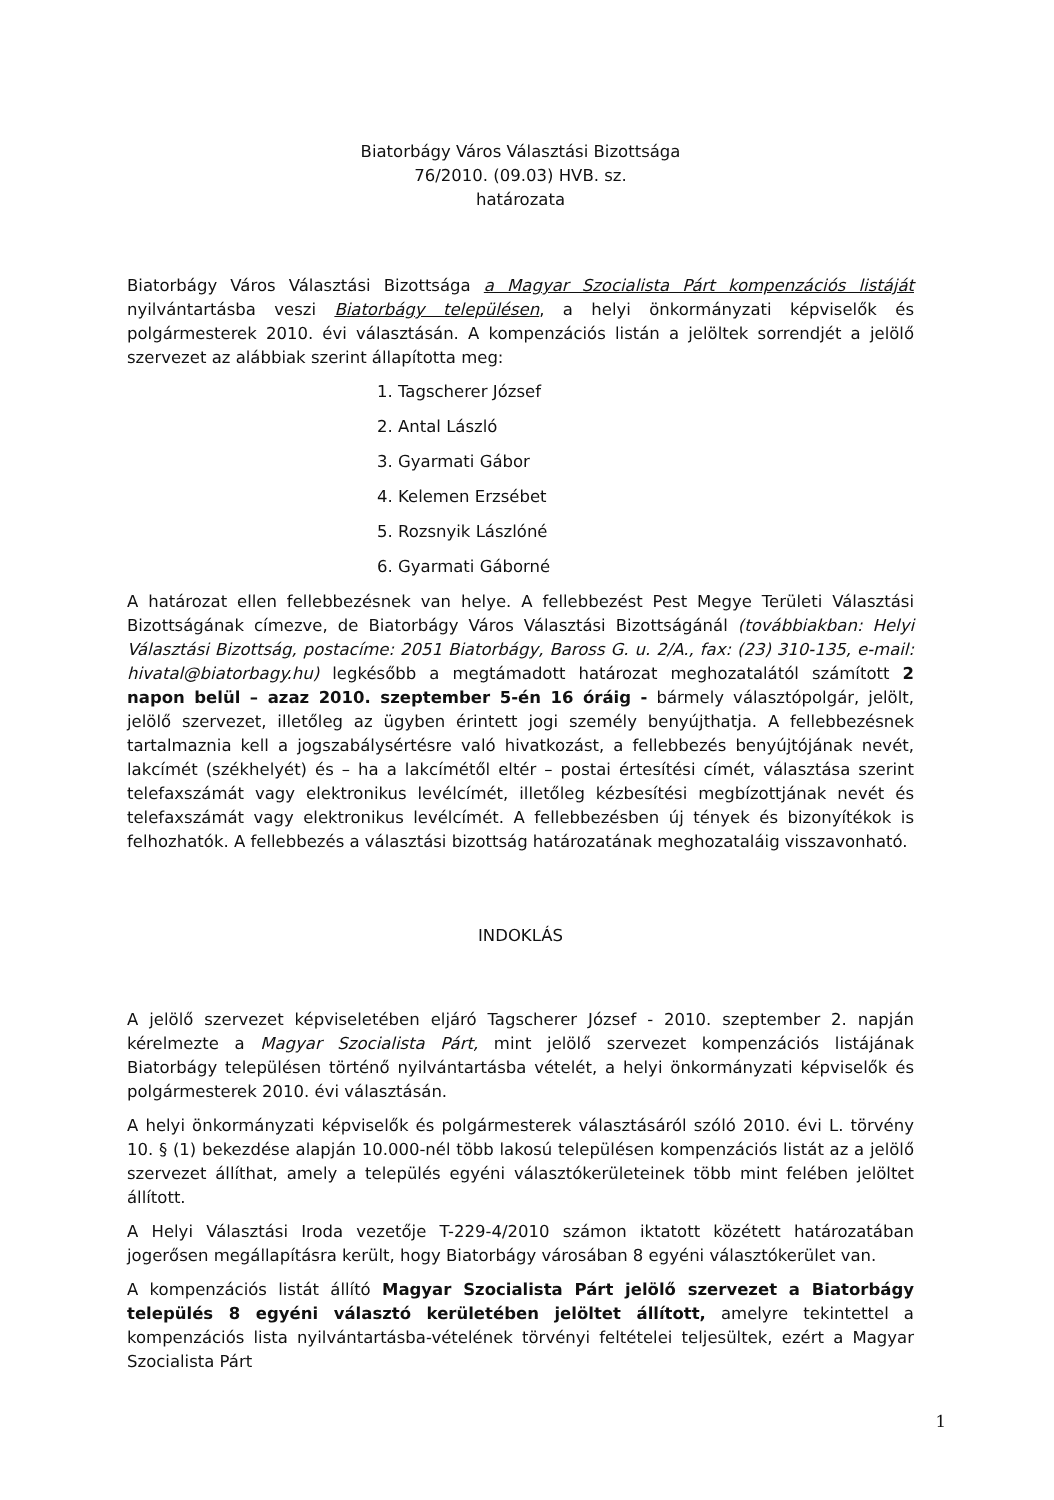Biatorbágy Város Választási Bizottsága
76/2010. (09.03) HVB. sz.
határozata
Biatorbágy Város Választási Bizottsága a Magyar Szocialista Párt kompenzációs listáját nyilvántartásba veszi Biatorbágy településen, a helyi önkormányzati képviselők és polgármesterek 2010. évi választásán. A kompenzációs listán a jelöltek sorrendjét a jelölő szervezet az alábbiak szerint állapította meg:
1. Tagscherer József
2. Antal László
3. Gyarmati Gábor
4. Kelemen Erzsébet
5. Rozsnyik Lászlóné
6. Gyarmati Gáborné
A határozat ellen fellebbezésnek van helye. A fellebbezést Pest Megye Területi Választási Bizottságának címezve, de Biatorbágy Város Választási Bizottságánál (továbbiakban: Helyi Választási Bizottság, postacíme: 2051 Biatorbágy, Baross G. u. 2/A., fax: (23) 310-135, e-mail: hivatal@biatorbagy.hu) legkésőbb a megtámadott határozat meghozatalától számított 2 napon belül – azaz 2010. szeptember 5-én 16 óráig - bármely választópolgár, jelölt, jelölő szervezet, illetőleg az ügyben érintett jogi személy benyújthatja. A fellebbezésnek tartalmaznia kell a jogszabálysértésre való hivatkozást, a fellebbezés benyújtójának nevét, lakcímét (székhelyét) és – ha a lakcímétől eltér – postai értesítési címét, választása szerint telefaxszámát vagy elektronikus levélcímét, illetőleg kézbesítési megbízottjának nevét és telefaxszámát vagy elektronikus levélcímét. A fellebbezésben új tények és bizonyítékok is felhozhatók. A fellebbezés a választási bizottság határozatának meghozataláig visszavonható.
INDOKLÁS
A jelölő szervezet képviseletében eljáró Tagscherer József - 2010. szeptember 2. napján kérelmezte a Magyar Szocialista Párt, mint jelölő szervezet kompenzációs listájának Biatorbágy településen történő nyilvántartásba vételét, a helyi önkormányzati képviselők és polgármesterek 2010. évi választásán.
A helyi önkormányzati képviselők és polgármesterek választásáról szóló 2010. évi L. törvény 10. § (1) bekezdése alapján 10.000-nél több lakosú településen kompenzációs listát az a jelölő szervezet állíthat, amely a település egyéni választókerületeinek több mint felében jelöltet állított.
A Helyi Választási Iroda vezetője T-229-4/2010 számon iktatott közétett határozatában jogerősen megállapításra került, hogy Biatorbágy városában 8 egyéni választókerület van.
A kompenzációs listát állító Magyar Szocialista Párt jelölő szervezet a Biatorbágy település 8 egyéni választó kerületében jelöltet állított, amelyre tekintettel a kompenzációs lista nyilvántartásba-vételének törvényi feltételei teljesültek, ezért a Magyar Szocialista Párt
1